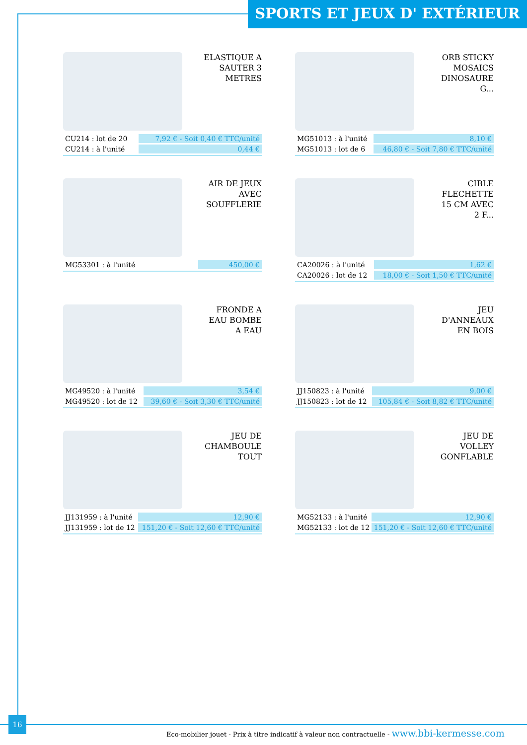SPORTS ET JEUX D' EXTÉRIEUR
ELASTIQUE A
SAUTER 3
METRES
| CU214 : lot de 20 | 7,92 € - Soit 0,40 € TTC/unité |
| CU214 : à l'unité | 0,44 € |
ORB STICKY
MOSAICS
DINOSAURE
G...
| MG51013 : à l'unité | 8,10 € |
| MG51013 : lot de 6 | 46,80 € - Soit 7,80 € TTC/unité |
AIR DE JEUX
AVEC
SOUFFLERIE
| MG53301 : à l'unité | 450,00 € |
CIBLE
FLECHETTE
15 CM AVEC
2 F...
| CA20026 : à l'unité | 1,62 € |
| CA20026 : lot de 12 | 18,00 € - Soit 1,50 € TTC/unité |
FRONDE A
EAU BOMBE
A EAU
| MG49520 : à l'unité | 3,54 € |
| MG49520 : lot de 12 | 39,60 € - Soit 3,30 € TTC/unité |
JEU
D'ANNEAUX
EN BOIS
| JJ150823 : à l'unité | 9,00 € |
| JJ150823 : lot de 12 | 105,84 € - Soit 8,82 € TTC/unité |
JEU DE
CHAMBOULE
TOUT
| JJ131959 : à l'unité | 12,90 € |
| JJ131959 : lot de 12 | 151,20 € - Soit 12,60 € TTC/unité |
JEU DE
VOLLEY
GONFLABLE
| MG52133 : à l'unité | 12,90 € |
| MG52133 : lot de 12 | 151,20 € - Soit 12,60 € TTC/unité |
16
Eco-mobilier jouet - Prix à titre indicatif à valeur non contractuelle - www.bbi-kermesse.com